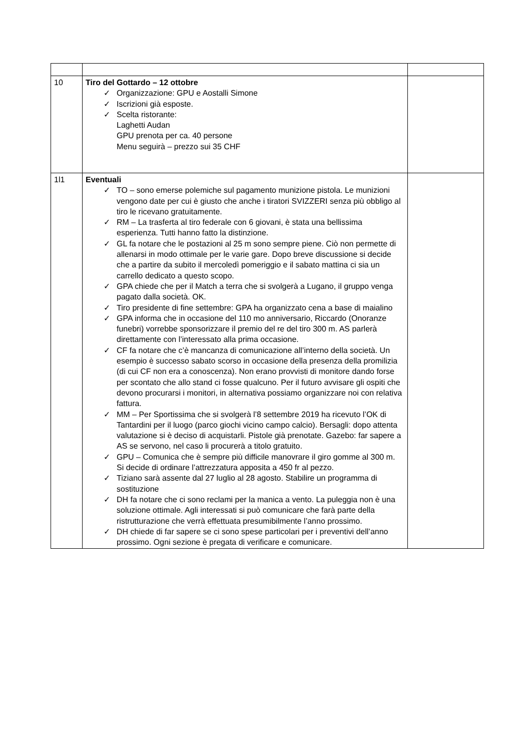| 10 | Tiro del Gottardo – 12 ottobre ✓ Organizzazione: GPU e Aostalli Simone ✓ Iscrizioni già esposte. ✓ Scelta ristorante: Laghetti Audan GPU prenota per ca. 40 persone Menu seguirà – prezzo sui 35 CHF | |
| 1l1 | Eventuali ✓ TO – sono emerse polemiche sul pagamento munizione pistola. Le munizioni vengono date per cui è giusto che anche i tiratori SVIZZERI senza più obbligo al tiro le ricevano gratuitamente. ✓ RM – La trasferta al tiro federale con 6 giovani, è stata una bellissima esperienza. Tutti hanno fatto la distinzione. ✓ GL fa notare che le postazioni al 25 m sono sempre piene. Ciò non permette di allenarsi in modo ottimale per le varie gare. Dopo breve discussione si decide che a partire da subito il mercoledì pomeriggio e il sabato mattina ci sia un carrello dedicato a questo scopo. ✓ GPA chiede che per il Match a terra che si svolgerà a Lugano, il gruppo venga pagato dalla società. OK. ✓ Tiro presidente di fine settembre: GPA ha organizzato cena a base di maialino ✓ GPA informa che in occasione del 110 mo anniversario, Riccardo (Onoranze funebri) vorrebbe sponsorizzare il premio del re del tiro 300 m. AS parlerà direttamente con l’interessato alla prima occasione. ✓ CF fa notare che c’è mancanza di comunicazione all’interno della società. Un esempio è successo sabato scorso in occasione della presenza della promilizia (di cui CF non era a conoscenza). Non erano provvisti di monitore dando forse per scontato che allo stand ci fosse qualcuno. Per il futuro avvisare gli ospiti che devono procurarsi i monitori, in alternativa possiamo organizzare noi con relativa fattura. ✓ MM – Per Sportissima che si svolgerà l’8 settembre 2019 ha ricevuto l’OK di Tantardini per il luogo (parco giochi vicino campo calcio). Bersagli: dopo attenta valutazione si è deciso di acquistarli. Pistole già prenotate. Gazebo: far sapere a AS se servono, nel caso li procurerà a titolo gratuito. ✓ GPU – Comunica che è sempre più difficile manovrare il giro gomme al 300 m. Si decide di ordinare l’attrezzatura apposita a 450 fr al pezzo. ✓ Tiziano sarà assente dal 27 luglio al 28 agosto. Stabilire un programma di sostituzione ✓ DH fa notare che ci sono reclami per la manica a vento. La puleggia non è una soluzione ottimale. Agli interessati si può comunicare che farà parte della ristrutturazione che verrà effettuata presumibilmente l’anno prossimo. ✓ DH chiede di far sapere se ci sono spese particolari per i preventivi dell’anno prossimo. Ogni sezione è pregata di verificare e comunicare. | |